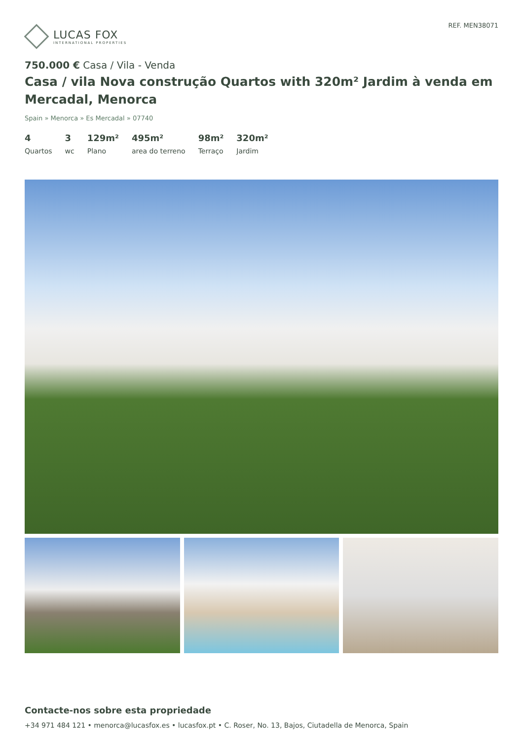LUCAS FOX
INTERNATIONAL PROPERTIES
REF. MEN38071
750.000 € Casa / Vila - Venda
Casa / vila Nova construção Quartos with 320m² Jardim à venda em Mercadal, Menorca
Spain » Menorca » Es Mercadal » 07740
4
Quartos
3
wc
129m²
Plano
495m²
area do terreno
98m²
Terraço
320m²
Jardim
Contacte-nos sobre esta propriedade
+34 971 484 121 • menorca@lucasfox.es • lucasfox.pt • C. Roser, No. 13, Bajos, Ciutadella de Menorca, Spain